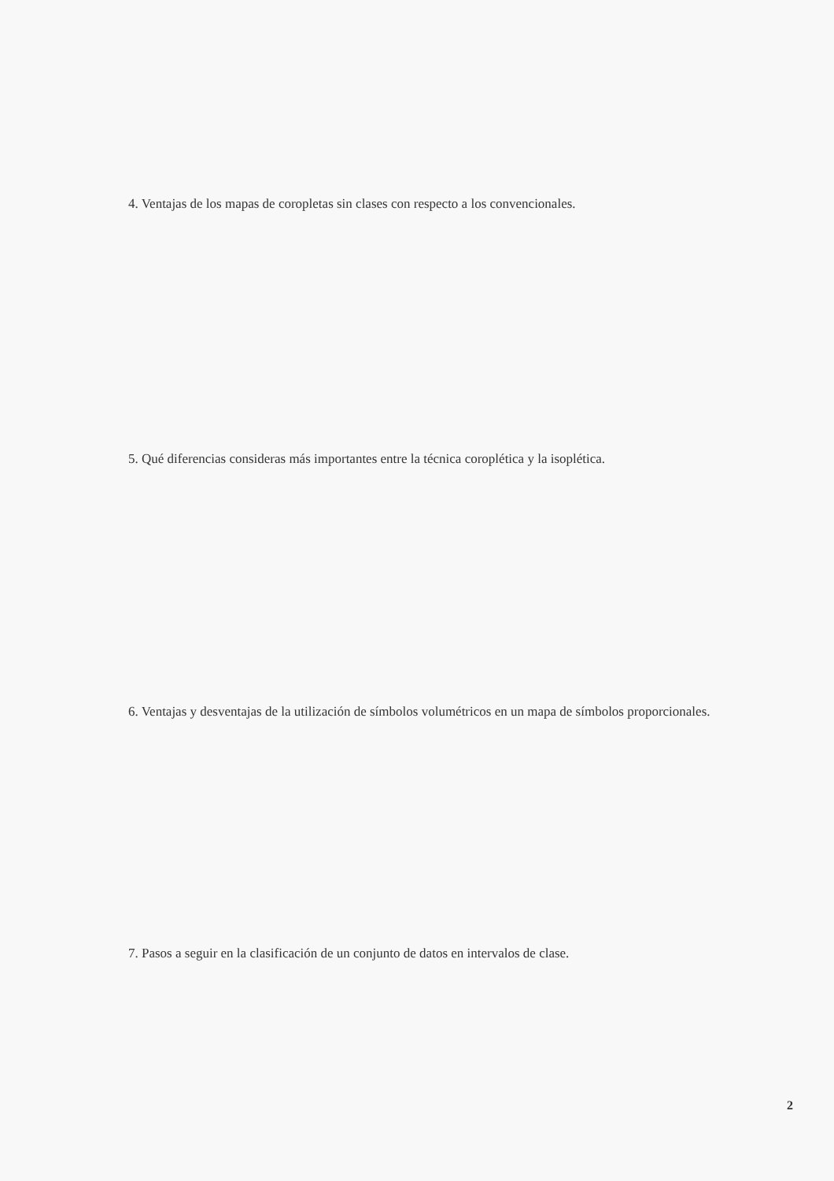4. Ventajas de los mapas de coropletas sin clases con respecto a los convencionales.
5. Qué diferencias consideras más importantes entre la técnica coroplética y la isoplética.
6. Ventajas y desventajas de la utilización de símbolos volumétricos en un mapa de símbolos proporcionales.
7. Pasos a seguir en la clasificación de un conjunto de datos en intervalos de clase.
2